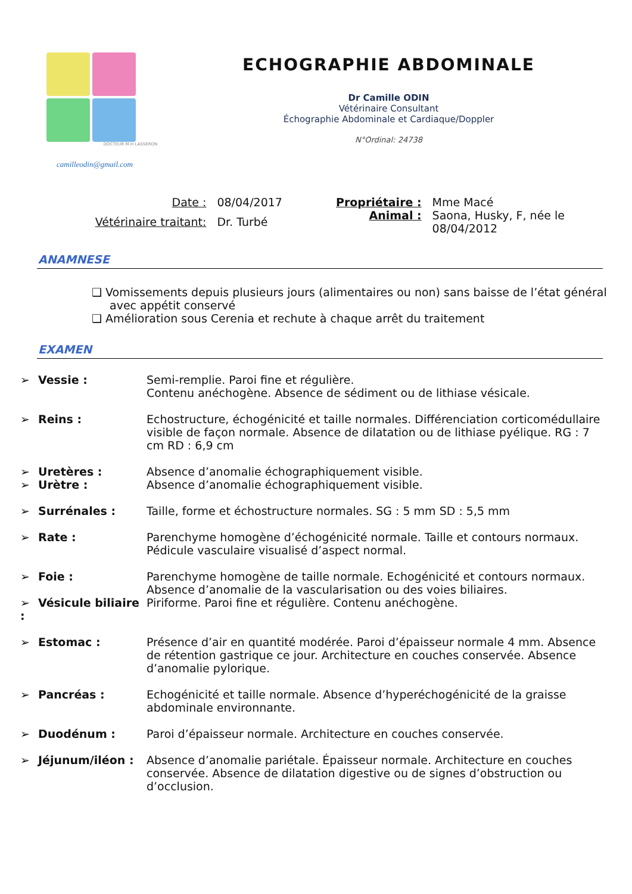DOCTEUR M-H LASSERON
camilleodin@gmail.com
ECHOGRAPHIE ABDOMINALE
Dr Camille ODIN
Vétérinaire Consultant
Échographie Abdominale et Cardiaque/Doppler
N°Ordinal: 24738
| Date : | 08/04/2017 |
| Vétérinaire traitant: | Dr. Turbé |
| Propriétaire : | Mme Macé |
| Animal : | Saona, Husky, F, née le 08/04/2012 |
ANAMNESE
❑ Vomissements depuis plusieurs jours (alimentaires ou non) sans baisse de l’état général avec appétit conservé
❑ Amélioration sous Cerenia et rechute à chaque arrêt du traitement
EXAMEN
➢ Vessie : Semi-remplie. Paroi fine et régulière.
Contenu anéchogène. Absence de sédiment ou de lithiase vésicale.
➢ Reins : Echostructure, échogénicité et taille normales. Différenciation corticomédullaire visible de façon normale. Absence de dilatation ou de lithiase pyélique. RG : 7 cm RD : 6,9 cm
➢ Uretères : Absence d’anomalie échographiquement visible.
➢ Urètre : Absence d’anomalie échographiquement visible.
➢ Surrénales : Taille, forme et échostructure normales. SG : 5 mm SD : 5,5 mm
➢ Rate : Parenchyme homogène d’échogénicité normale. Taille et contours normaux. Pédicule vasculaire visualisé d’aspect normal.
➢ Foie : Parenchyme homogène de taille normale. Echogénicité et contours normaux. Absence d’anomalie de la vascularisation ou des voies biliaires.
➢ Vésicule biliaire :
Piriforme. Paroi fine et régulière. Contenu anéchogène.
➢ Estomac : Présence d’air en quantité modérée. Paroi d’épaisseur normale 4 mm. Absence de rétention gastrique ce jour. Architecture en couches conservée. Absence d’anomalie pylorique.
➢ Pancréas : Echogénicité et taille normale. Absence d’hyperéchogénicité de la graisse abdominale environnante.
➢ Duodénum : Paroi d’épaisseur normale. Architecture en couches conservée.
➢ Jéjunum/iléon : Absence d’anomalie pariétale. Épaisseur normale. Architecture en couches conservée. Absence de dilatation digestive ou de signes d’obstruction ou d’occlusion.